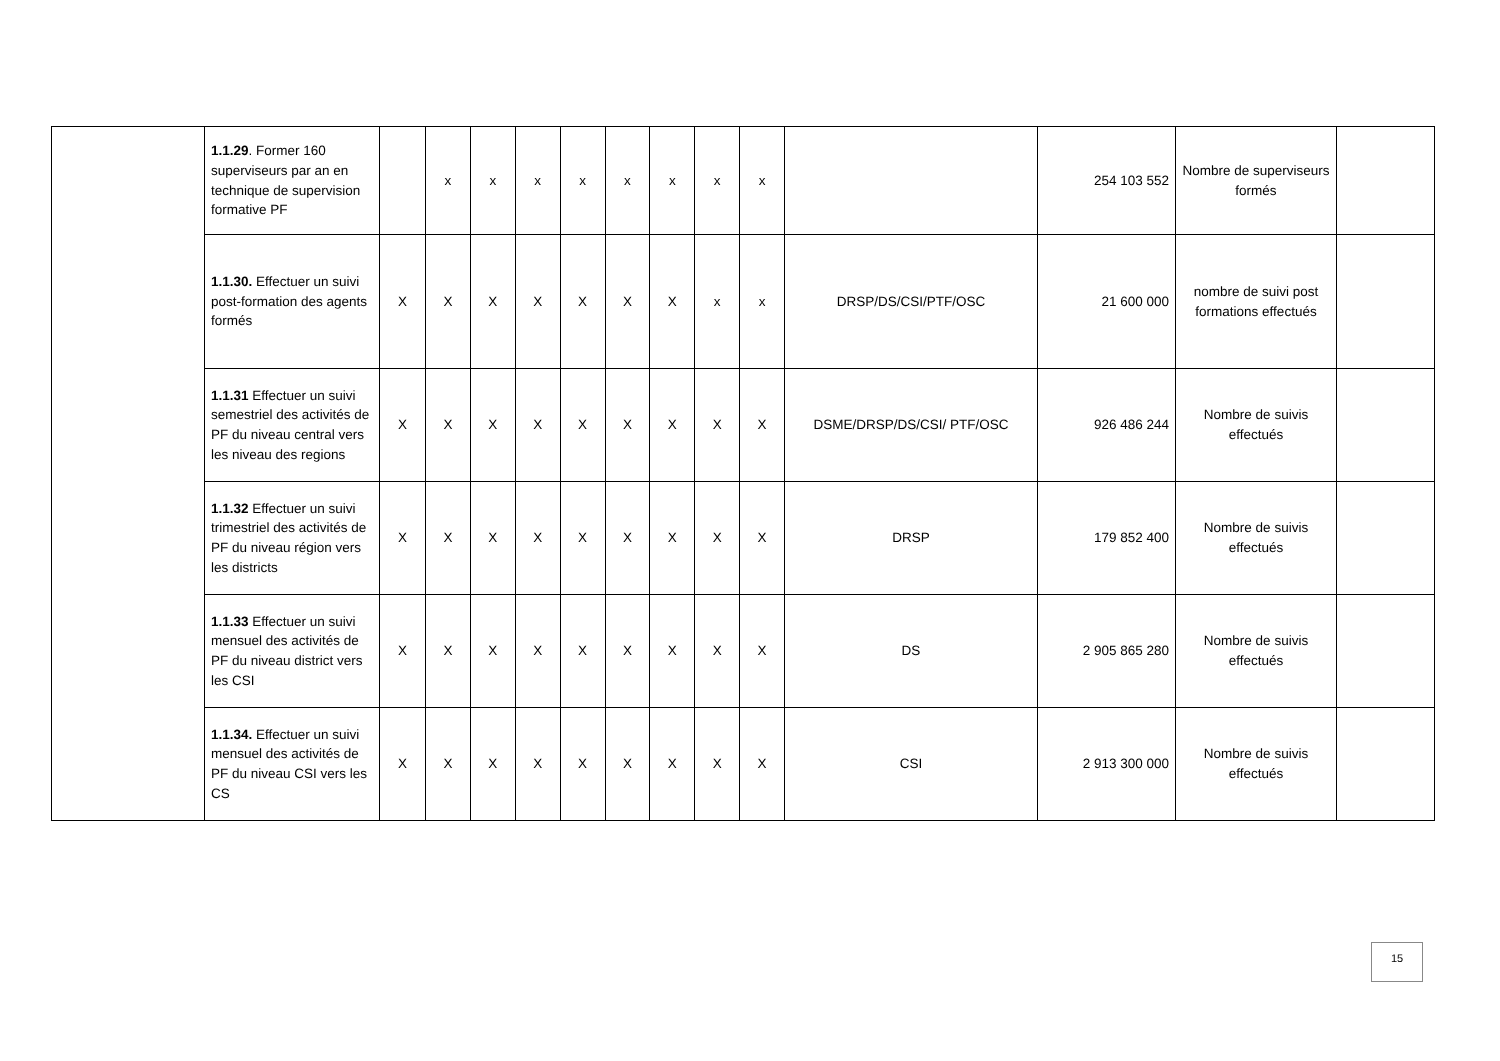| | 1.1.29 . Former 160 superviseurs par an en technique de supervision formative PF | | x | x | x | x | x | x | x | x | | 254 103 552 | Nombre de superviseurs formés | |
| | 1.1.30. Effectuer un suivi post-formation des agents formés | X | X | X | X | X | X | X | x | x | DRSP/DS/CSI/PTF/OSC | 21 600 000 | nombre de suivi post formations effectués | |
| | 1.1.31 Effectuer un suivi semestriel des activités de PF du niveau central vers les niveau des regions | X | X | X | X | X | X | X | X | X | DSME/DRSP/DS/CSI/ PTF/OSC | 926 486 244 | Nombre de suivis effectués | |
| | 1.1.32 Effectuer un suivi trimestriel des activités de PF du niveau région vers les districts | X | X | X | X | X | X | X | X | X | DRSP | 179 852 400 | Nombre de suivis effectués | |
| | 1.1.33 Effectuer un suivi mensuel des activités de PF du niveau district vers les CSI | X | X | X | X | X | X | X | X | X | DS | 2 905 865 280 | Nombre de suivis effectués | |
| | 1.1.34. Effectuer un suivi mensuel des activités de PF du niveau CSI vers les CS | X | X | X | X | X | X | X | X | X | CSI | 2 913 300 000 | Nombre de suivis effectués | |
15